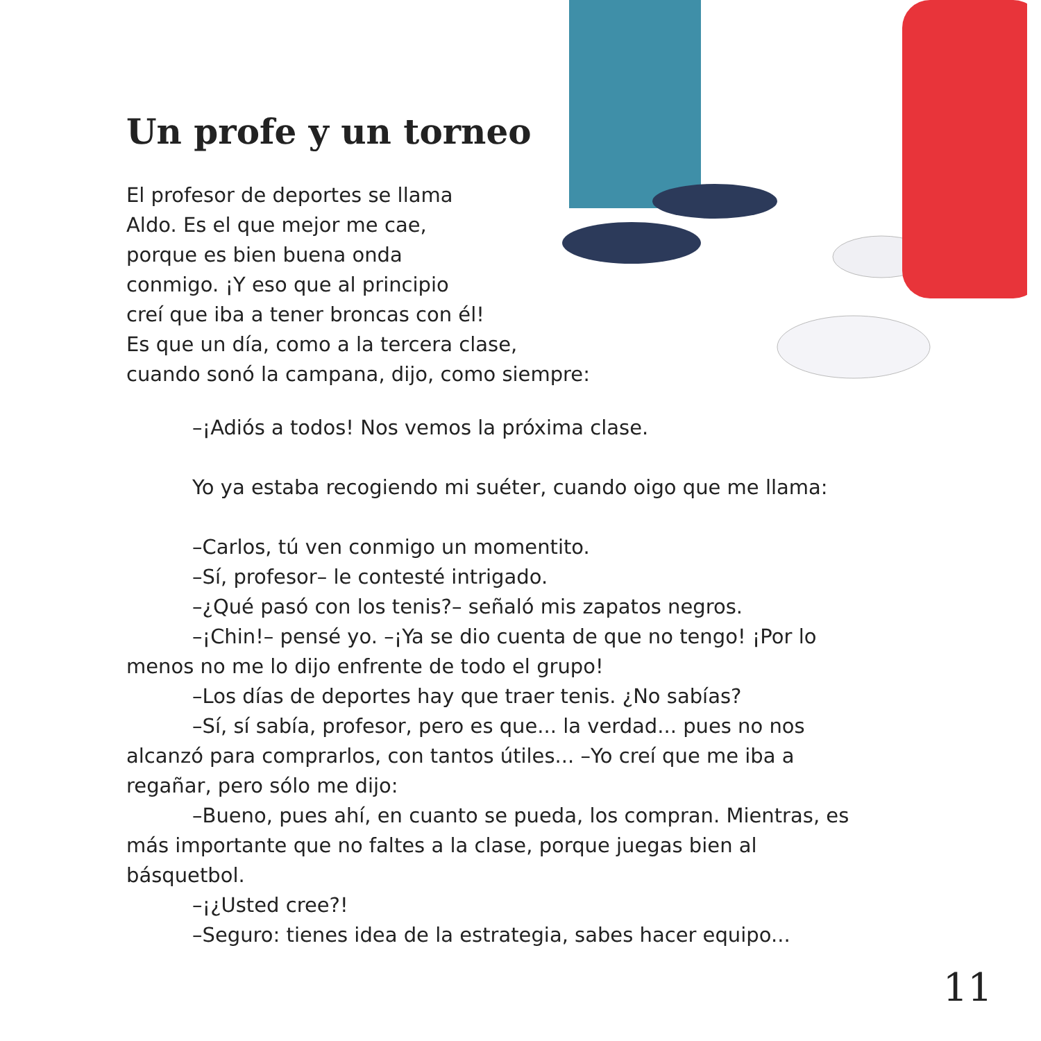Un profe y un torneo
El profesor de deportes se llama
Aldo. Es el que mejor me cae,
porque es bien buena onda
conmigo. ¡Y eso que al principio
creí que iba a tener broncas con él!
Es que un día, como a la tercera clase,
cuando sonó la campana, dijo, como siempre:
–¡Adiós a todos! Nos vemos la próxima clase.
Yo ya estaba recogiendo mi suéter, cuando oigo que me llama:
–Carlos, tú ven conmigo un momentito.
–Sí, profesor– le contesté intrigado.
–¿Qué pasó con los tenis?– señaló mis zapatos negros.
–¡Chin!– pensé yo. –¡Ya se dio cuenta de que no tengo! ¡Por lo menos no me lo dijo enfrente de todo el grupo!
–Los días de deportes hay que traer tenis. ¿No sabías?
–Sí, sí sabía, profesor, pero es que... la verdad... pues no nos alcanzó para comprarlos, con tantos útiles... –Yo creí que me iba a regañar, pero sólo me dijo:
–Bueno, pues ahí, en cuanto se pueda, los compran. Mientras, es más importante que no faltes a la clase, porque juegas bien al básquetbol.
–¡¿Usted cree?!
–Seguro: tienes idea de la estrategia, sabes hacer equipo...
11